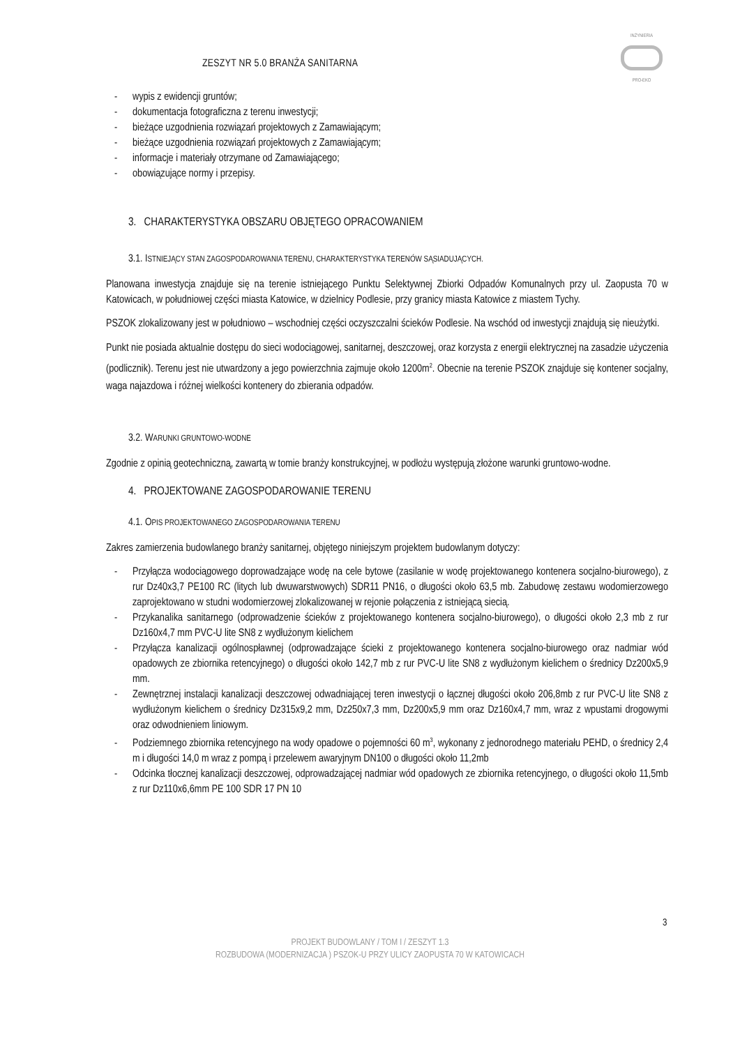ZESZYT NR 5.0 BRANŻA SANITARNA
INŻYNIERIA
PRO-EKO
- wypis z ewidencji gruntów;
- dokumentacja fotograficzna z terenu inwestycji;
- bieżące uzgodnienia rozwiązań projektowych z Zamawiającym;
- bieżące uzgodnienia rozwiązań projektowych z Zamawiającym;
- informacje i materiały otrzymane od Zamawiającego;
- obowiązujące normy i przepisy.
3. CHARAKTERYSTYKA OBSZARU OBJĘTEGO OPRACOWANIEM
3.1. ISTNIEJĄCY STAN ZAGOSPODAROWANIA TERENU, CHARAKTERYSTYKA TERENÓW SĄSIADUJĄCYCH.
Planowana inwestycja znajduje się na terenie istniejącego Punktu Selektywnej Zbiorki Odpadów Komunalnych przy ul. Zaopusta 70 w Katowicach, w południowej części miasta Katowice, w dzielnicy Podlesie, przy granicy miasta Katowice z miastem Tychy.
PSZOK zlokalizowany jest w południowo – wschodniej części oczyszczalni ścieków Podlesie. Na wschód od inwestycji znajdują się nieużytki.
Punkt nie posiada aktualnie dostępu do sieci wodociągowej, sanitarnej, deszczowej, oraz korzysta z energii elektrycznej na zasadzie użyczenia (podlicznik). Terenu jest nie utwardzony a jego powierzchnia zajmuje około 1200m<sup>2</sup>. Obecnie na terenie PSZOK znajduje się kontener socjalny, waga najazdowa i różnej wielkości kontenery do zbierania odpadów.
3.2. WARUNKI GRUNTOWO-WODNE
Zgodnie z opinią geotechniczną, zawartą w tomie branży konstrukcyjnej, w podłożu występują złożone warunki gruntowo-wodne.
4. PROJEKTOWANE ZAGOSPODAROWANIE TERENU
4.1. OPIS PROJEKTOWANEGO ZAGOSPODAROWANIA TERENU
Zakres zamierzenia budowlanego branży sanitarnej, objętego niniejszym projektem budowlanym dotyczy:
- Przyłącza wodociągowego doprowadzające wodę na cele bytowe (zasilanie w wodę projektowanego kontenera socjalno-biurowego), z rur Dz40x3,7 PE100 RC (litych lub dwuwarstwowych) SDR11 PN16, o długości około 63,5 mb. Zabudowę zestawu wodomierzowego zaprojektowano w studni wodomierzowej zlokalizowanej w rejonie połączenia z istniejącą siecią.
- Przykanalika sanitarnego (odprowadzenie ścieków z projektowanego kontenera socjalno-biurowego), o długości około 2,3 mb z rur Dz160x4,7 mm PVC-U lite SN8 z wydłużonym kielichem
- Przyłącza kanalizacji ogólnospławnej (odprowadzające ścieki z projektowanego kontenera socjalno-biurowego oraz nadmiar wód opadowych ze zbiornika retencyjnego) o długości około 142,7 mb z rur PVC-U lite SN8 z wydłużonym kielichem o średnicy Dz200x5,9 mm.
- Zewnętrznej instalacji kanalizacji deszczowej odwadniającej teren inwestycji o łącznej długości około 206,8mb z rur PVC-U lite SN8 z wydłużonym kielichem o średnicy Dz315x9,2 mm, Dz250x7,3 mm, Dz200x5,9 mm oraz Dz160x4,7 mm, wraz z wpustami drogowymi oraz odwodnieniem liniowym.
- Podziemnego zbiornika retencyjnego na wody opadowe o pojemności 60 m<sup>3</sup>, wykonany z jednorodnego materiału PEHD, o średnicy 2,4 m i długości 14,0 m wraz z pompą i przelewem awaryjnym DN100 o długości około 11,2mb
- Odcinka tłocznej kanalizacji deszczowej, odprowadzającej nadmiar wód opadowych ze zbiornika retencyjnego, o długości około 11,5mb z rur Dz110x6,6mm PE 100 SDR 17 PN 10
3
PROJEKT BUDOWLANY / TOM I / ZESZYT 1.3
ROZBUDOWA (MODERNIZACJA ) PSZOK-U PRZY ULICY ZAOPUSTA 70 W KATOWICACH